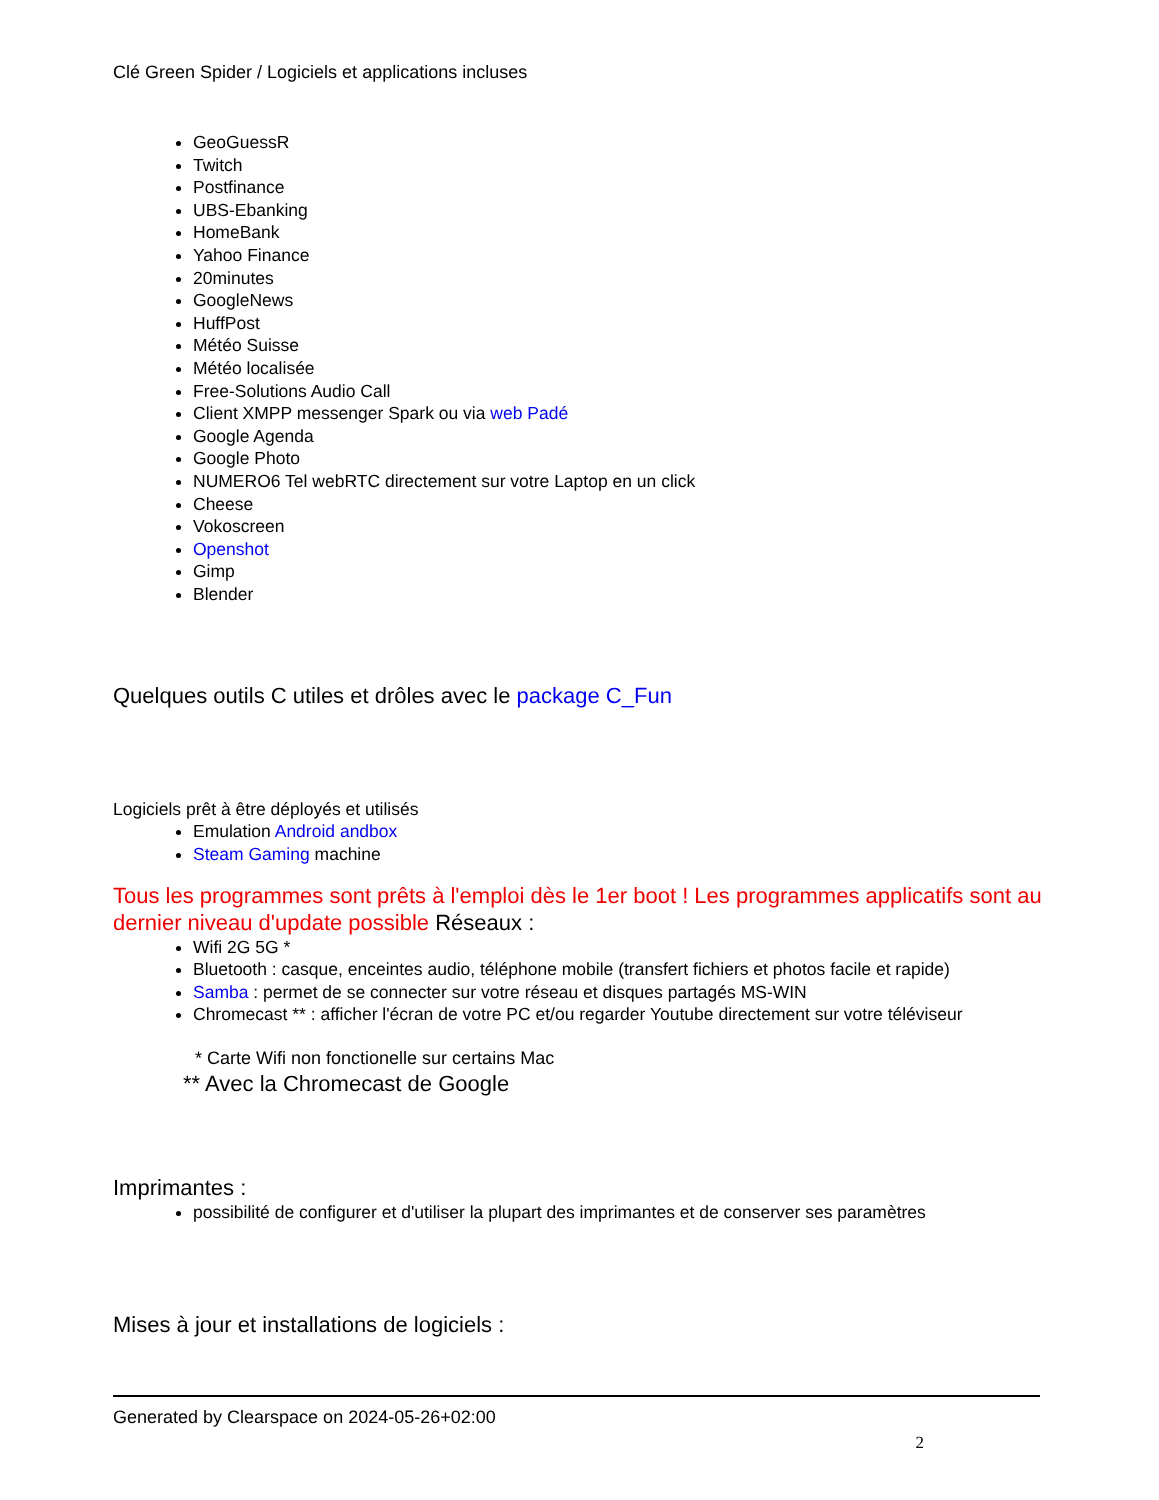Clé Green Spider / Logiciels et applications incluses
GeoGuessR
Twitch
Postfinance
UBS-Ebanking
HomeBank
Yahoo Finance
20minutes
GoogleNews
HuffPost
Météo Suisse
Météo localisée
Free-Solutions Audio Call
Client XMPP messenger Spark ou via web Padé
Google Agenda
Google Photo
NUMERO6 Tel webRTC directement sur votre Laptop en un click
Cheese
Vokoscreen
Openshot
Gimp
Blender
Quelques outils C utiles et drôles avec le package C_Fun
Logiciels prêt à être déployés et utilisés
Emulation Android andbox
Steam Gaming machine
Tous les programmes sont prêts à l'emploi dès le 1er boot ! Les programmes applicatifs sont au dernier niveau d'update possible Réseaux :
Wifi 2G 5G *
Bluetooth : casque, enceintes audio, téléphone mobile (transfert fichiers et photos facile et rapide)
Samba : permet de se connecter sur votre réseau et disques partagés MS-WIN
Chromecast ** : afficher l'écran de votre PC et/ou regarder Youtube directement sur votre téléviseur
* Carte Wifi non fonctionelle sur certains Mac
** Avec la Chromecast de Google
Imprimantes :
possibilité de configurer et d'utiliser la plupart des imprimantes et de conserver ses paramètres
Mises à jour et installations de logiciels :
Generated by Clearspace on 2024-05-26+02:00
2